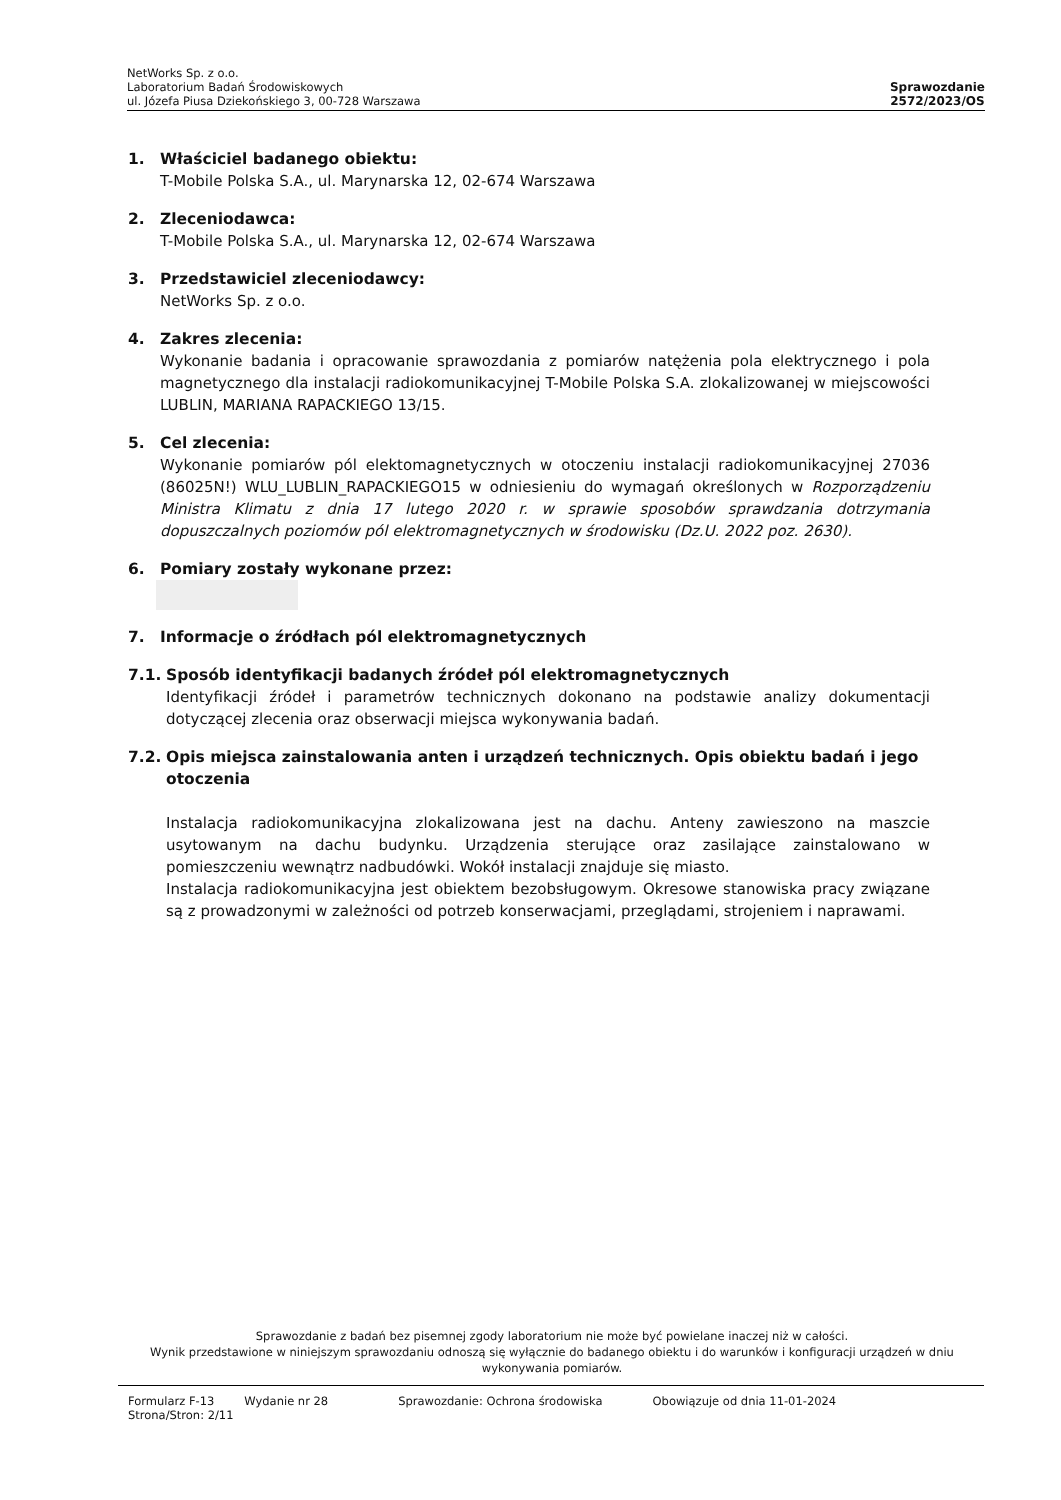NetWorks Sp. z o.o.
Laboratorium Badań Środowiskowych
ul. Józefa Piusa Dziekońskiego 3, 00-728 Warszawa
Sprawozdanie
2572/2023/OS
1. Właściciel badanego obiektu:
T-Mobile Polska S.A., ul. Marynarska 12, 02-674 Warszawa
2. Zleceniodawca:
T-Mobile Polska S.A., ul. Marynarska 12, 02-674 Warszawa
3. Przedstawiciel zleceniodawcy:
NetWorks Sp. z o.o.
4. Zakres zlecenia:
Wykonanie badania i opracowanie sprawozdania z pomiarów natężenia pola elektrycznego i pola magnetycznego dla instalacji radiokomunikacyjnej T-Mobile Polska S.A. zlokalizowanej w miejscowości LUBLIN, MARIANA RAPACKIEGO 13/15.
5. Cel zlecenia:
Wykonanie pomiarów pól elektomagnetycznych w otoczeniu instalacji radiokomunikacyjnej 27036 (86025N!) WLU_LUBLIN_RAPACKIEGO15 w odniesieniu do wymagań określonych w Rozporządzeniu Ministra Klimatu z dnia 17 lutego 2020 r. w sprawie sposobów sprawdzania dotrzymania dopuszczalnych poziomów pól elektromagnetycznych w środowisku (Dz.U. 2022 poz. 2630).
6. Pomiary zostały wykonane przez:
7. Informacje o źródłach pól elektromagnetycznych
7.1. Sposób identyfikacji badanych źródeł pól elektromagnetycznych
Identyfikacji źródeł i parametrów technicznych dokonano na podstawie analizy dokumentacji dotyczącej zlecenia oraz obserwacji miejsca wykonywania badań.
7.2. Opis miejsca zainstalowania anten i urządzeń technicznych. Opis obiektu badań i jego otoczenia
Instalacja radiokomunikacyjna zlokalizowana jest na dachu. Anteny zawieszono na maszcie usytowanym na dachu budynku. Urządzenia sterujące oraz zasilające zainstalowano w pomieszczeniu wewnątrz nadbudówki. Wokół instalacji znajduje się miasto.
Instalacja radiokomunikacyjna jest obiektem bezobsługowym. Okresowe stanowiska pracy związane są z prowadzonymi w zależności od potrzeb konserwacjami, przeglądami, strojeniem i naprawami.
Sprawozdanie z badań bez pisemnej zgody laboratorium nie może być powielane inaczej niż w całości.
Wynik przedstawione w niniejszym sprawozdaniu odnoszą się wyłącznie do badanego obiektu i do warunków i konfiguracji urządzeń w dniu wykonywania pomiarów.
Formularz F-13 Wydanie nr 28 Sprawozdanie: Ochrona środowiska Obowiązuje od dnia 11-01-2024
Strona/Stron: 2/11